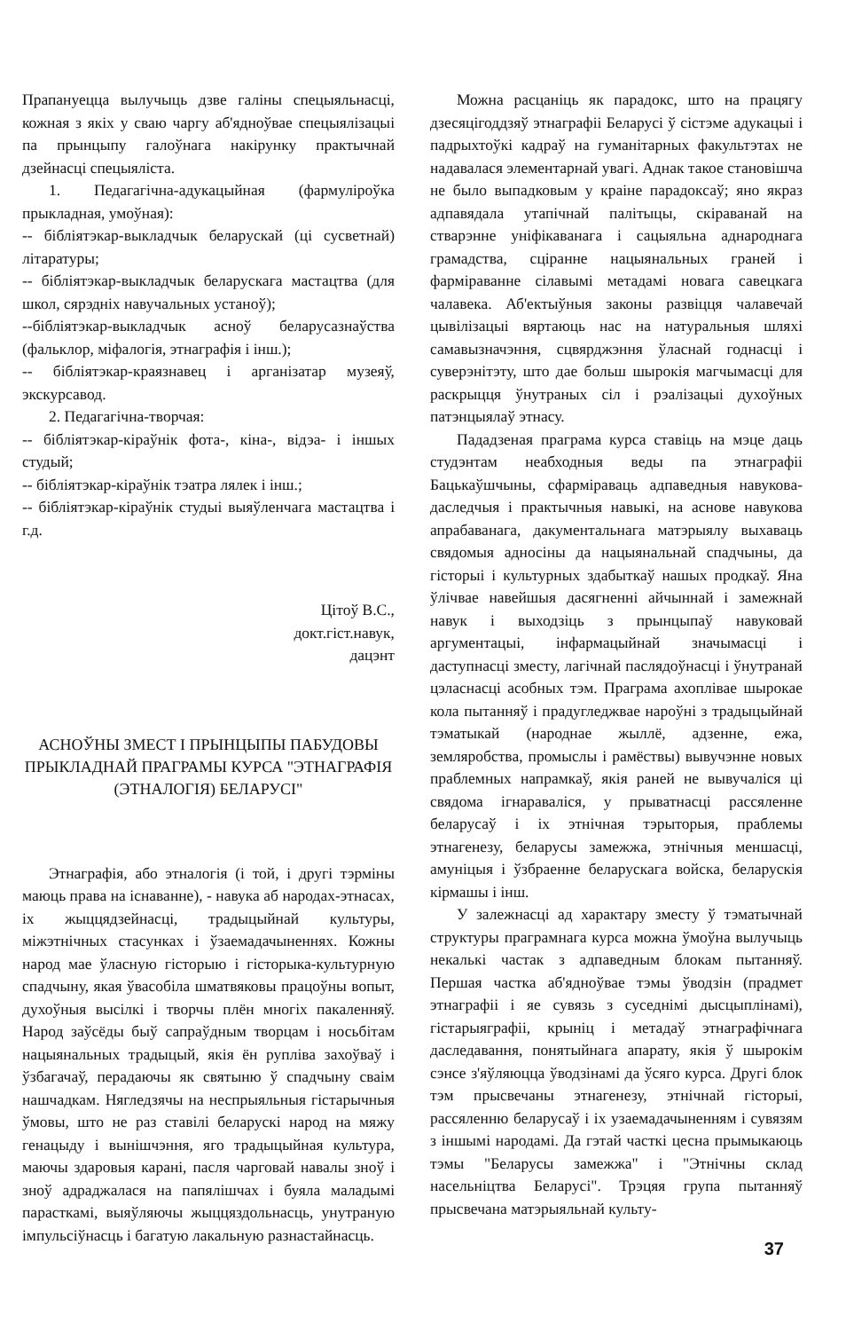Прапануецца вылучыць дзве галіны спецыяльнасці, кожная з якіх у сваю чаргу аб'ядноўвае спецыялізацыі па прынцыпу галоўнага накірунку практычнай дзейнасці спецыяліста.
1. Педагагічна-адукацыйная (фармуліроўка прыкладная, умоўная):
-- бібліятэкар-выкладчык беларускай (ці сусветнай) літаратуры;
-- бібліятэкар-выкладчык беларускага мастацтва (для школ, сярэдніх навучальных устаноў);
--бібліятэкар-выкладчык асноў беларусазнаўства (фальклор, міфалогія, этнаграфія і інш.);
-- бібліятэкар-краязнавец і арганізатар музеяў, экскурсавод.
2. Педагагічна-творчая:
-- бібліятэкар-кіраўнік фота-, кіна-, відэа- і іншых студый;
-- бібліятэкар-кіраўнік тэатра лялек і інш.;
-- бібліятэкар-кіраўнік студыі выяўленчага мастацтва і г.д.
Цітоў В.С.,
докт.гіст.навук,
дацэнт
АСНОЎНЫ ЗМЕСТ І ПРЫНЦЫПЫ ПАБУДОВЫ ПРЫКЛАДНАЙ ПРАГРАМЫ КУРСА "ЭТНАГРАФІЯ (ЭТНАЛОГІЯ) БЕЛАРУСІ"
Этнаграфія, або этналогія (і той, і другі тэрміны маюць права на існаванне), - навука аб народах-этнасах, іх жыццядзейнасці, традыцыйнай культуры, міжэтнічных стасунках і ўзаемадачыненнях. Кожны народ мае ўласную гісторыю і гісторыка-культурную спадчыну, якая ўвасобіла шматвяковы працоўны вопыт, духоўныя высілкі і творчы плён многіх пакаленняў. Народ заўсёды быў сапраўдным творцам і носьбітам нацыянальных традыцый, якія ён руплiва захоўваў і ўзбагачаў, перадаючы як святыню ў спадчыну сваім нашчадкам. Нягледзячы на неспрыяльныя гістарычныя ўмовы, што не раз ставілі беларускі народ на мяжу генацыду і вынішчэння, яго традыцыйная культура, маючы здаровыя карані, пасля чарговай навалы зноў і зноў адраджалася на папялішчах і буяла маладымі парасткамі, выяўляючы жыццяздольнасць, унутраную імпульсіўнасць і багатую лакальную разнастайнасць.
Можна расцаніць як парадокс, што на працягу дзесяцігоддзяў этнаграфіі Беларусі ў сістэме адукацыі і падрыхтоўкі кадраў на гуманітарных факультэтах не надавалася элементарнай увагі. Аднак такое становішча не было выпадковым у краіне парадоксаў; яно якраз адпавядала утапічнай палітыцы, скіраванай на стварэнне уніфікаванага і сацыяльна аднароднага грамадства, сціранне нацыянальных граней і фарміраванне сілавымі метадамі новага савецкага чалавека. Аб'ектыўныя законы развіцця чалавечай цывілізацыі вяртаюць нас на натуральныя шляхі самавызначэння, сцвярджэння ўласнай годнасці і суверэнітэту, што дае больш шырокія магчымасці для раскрыцця ўнутраных сіл і рэалізацыі духоўных патэнцыялаў этнасу.
Пададзеная праграма курса ставіць на мэце даць студэнтам неабходныя веды па этнаграфіі Бацькаўшчыны, сфарміраваць адпаведныя навукова-даследчыя і практычныя навыкі, на аснове навукова апрабаванага, дакументальнага матэрыялу выхаваць свядомыя адносіны да нацыянальнай спадчыны, да гісторыі і культурных здабыткаў нашых продкаў. Яна ўлічвае навейшыя дасягненні айчыннай і замежнай навук і выходзіць з прынцыпаў навуковай аргументацыі, інфармацыйнай значымасці і даступнасці зместу, лагічнай паслядоўнасці і ўнутранай цэласнасці асобных тэм. Праграма ахоплівае шырокае кола пытанняў і прадугледжвае нароўні з традыцыйнай тэматыкай (народнае жыллё, адзенне, ежа, земляробства, промыслы і рамёствы) вывучэнне новых праблемных напрамкаў, якія раней не вывучаліся ці свядома ігнараваліся, у прыватнасці рассяленне беларусаў і іх этнічная тэрыторыя, праблемы этнагенезу, беларусы замежжа, этнічныя меншасці, амуніцыя і ўзбраенне беларускага войска, беларускія кірмашы і інш.
У залежнасці ад характару зместу ў тэматычнай структуры праграмнага курса можна ўмоўна вылучыць некалькі частак з адпаведным блокам пытанняў. Першая частка аб'ядноўвае тэмы ўводзін (прадмет этнаграфіі і яе сувязь з суседнімі дысцыплінамі), гістарыяграфіі, крыніц і метадаў этнаграфічнага даследавання, понятыйнага апарату, якія ў шырокім сэнсе з'яўляюцца ўводзінамі да ўсяго курса. Другі блок тэм прысвечаны этнагенезу, этнічнай гісторыі, рассяленню беларусаў і іх узаемадачыненням і сувязям з іншымі народамі. Да гэтай часткі цесна прымыкаюць тэмы "Беларусы замежжа" і "Этнічны склад насельніцтва Беларусі". Трэцяя група пытанняў прысвечана матэрыяльнай культу-
37